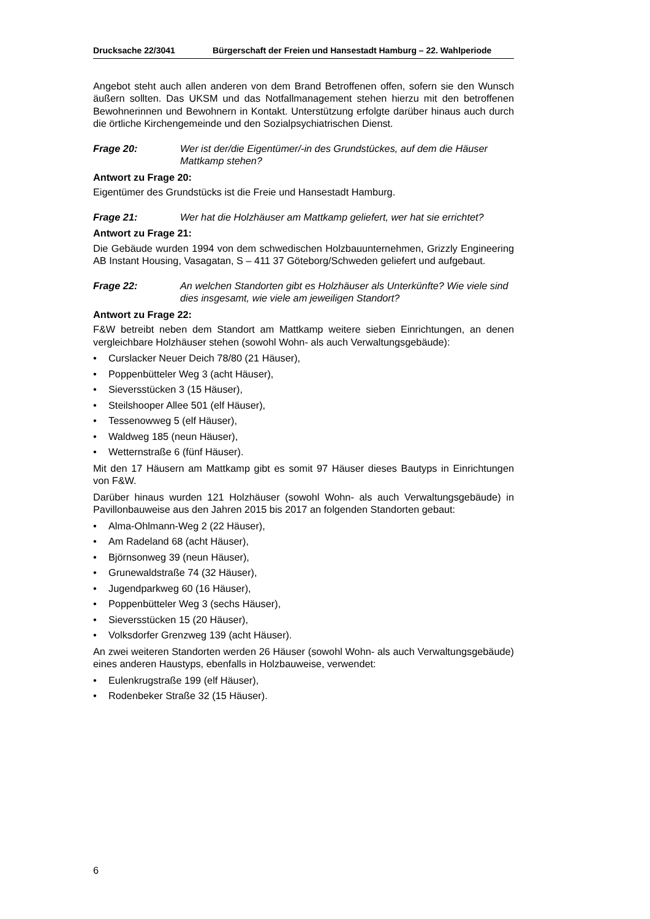Drucksache 22/3041 Bürgerschaft der Freien und Hansestadt Hamburg – 22. Wahlperiode
Angebot steht auch allen anderen von dem Brand Betroffenen offen, sofern sie den Wunsch äußern sollten. Das UKSM und das Notfallmanagement stehen hierzu mit den betroffenen Bewohnerinnen und Bewohnern in Kontakt. Unterstützung erfolgte darüber hinaus auch durch die örtliche Kirchengemeinde und den Sozialpsychiatrischen Dienst.
Frage 20: Wer ist der/die Eigentümer/-in des Grundstückes, auf dem die Häuser Mattkamp stehen?
Antwort zu Frage 20:
Eigentümer des Grundstücks ist die Freie und Hansestadt Hamburg.
Frage 21: Wer hat die Holzhäuser am Mattkamp geliefert, wer hat sie errichtet?
Antwort zu Frage 21:
Die Gebäude wurden 1994 von dem schwedischen Holzbauunternehmen, Grizzly Engineering AB Instant Housing, Vasagatan, S – 411 37 Göteborg/Schweden geliefert und aufgebaut.
Frage 22: An welchen Standorten gibt es Holzhäuser als Unterkünfte? Wie viele sind dies insgesamt, wie viele am jeweiligen Standort?
Antwort zu Frage 22:
F&W betreibt neben dem Standort am Mattkamp weitere sieben Einrichtungen, an denen vergleichbare Holzhäuser stehen (sowohl Wohn- als auch Verwaltungsgebäude):
• Curslacker Neuer Deich 78/80 (21 Häuser),
• Poppenbütteler Weg 3 (acht Häuser),
• Sieversstücken 3 (15 Häuser),
• Steilshooper Allee 501 (elf Häuser),
• Tessenowweg 5 (elf Häuser),
• Waldweg 185 (neun Häuser),
• Wetternstraße 6 (fünf Häuser).
Mit den 17 Häusern am Mattkamp gibt es somit 97 Häuser dieses Bautyps in Einrichtungen von F&W.
Darüber hinaus wurden 121 Holzhäuser (sowohl Wohn- als auch Verwaltungsgebäude) in Pavillonbauweise aus den Jahren 2015 bis 2017 an folgenden Standorten gebaut:
• Alma-Ohlmann-Weg 2 (22 Häuser),
• Am Radeland 68 (acht Häuser),
• Björnsonweg 39 (neun Häuser),
• Grunewaldstraße 74 (32 Häuser),
• Jugendparkweg 60 (16 Häuser),
• Poppenbütteler Weg 3 (sechs Häuser),
• Sieversstücken 15 (20 Häuser),
• Volksdorfer Grenzweg 139 (acht Häuser).
An zwei weiteren Standorten werden 26 Häuser (sowohl Wohn- als auch Verwaltungsgebäude) eines anderen Haustyps, ebenfalls in Holzbauweise, verwendet:
• Eulenkrugstraße 199 (elf Häuser),
• Rodenbeker Straße 32 (15 Häuser).
6